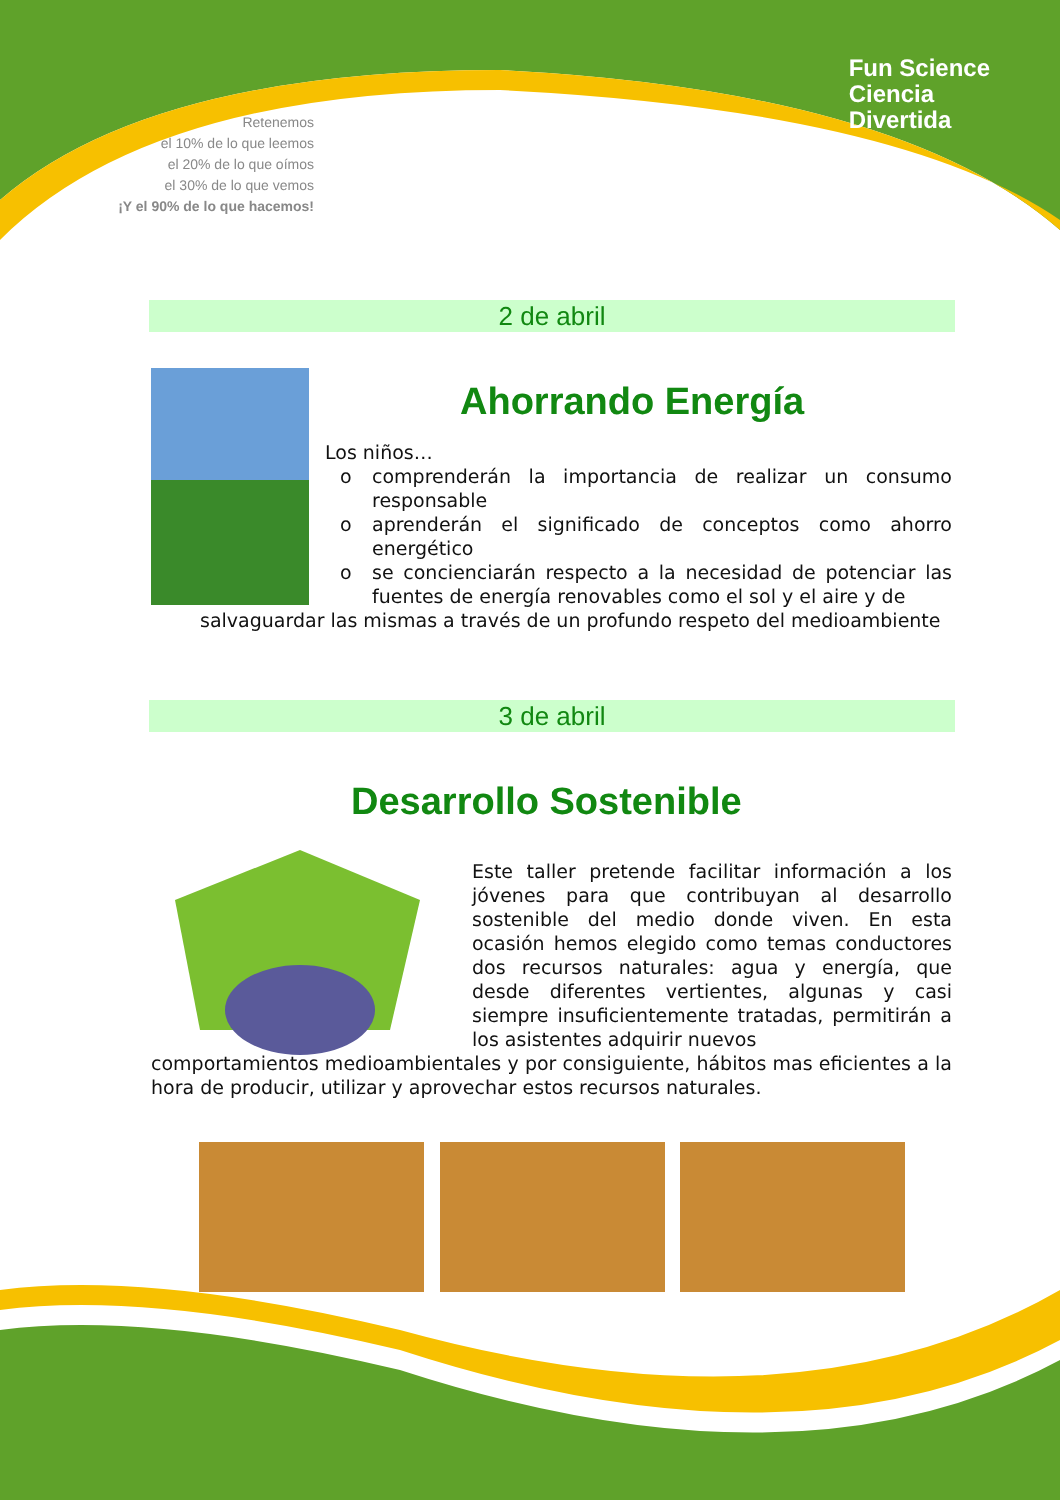Retenemos
el 10% de lo que leemos
el 20% de lo que oímos
el 30% de lo que vemos
¡Y el 90% de lo que hacemos!
Fun Science
Ciencia
Divertida
2 de abril
Ahorrando Energía
Los niños…
o comprenderán la importancia de realizar un consumo responsable
o aprenderán el significado de conceptos como ahorro energético
o se concienciarán respecto a la necesidad de potenciar las fuentes de energía renovables como el sol y el aire y de
salvaguardar las mismas a través de un profundo respeto del medioambiente
3 de abril
Desarrollo Sostenible
Este taller pretende facilitar información a los jóvenes para que contribuyan al desarrollo sostenible del medio donde viven. En esta ocasión hemos elegido como temas conductores dos recursos naturales: agua y energía, que desde diferentes vertientes, algunas y casi siempre insuficientemente tratadas, permitirán a los asistentes adquirir nuevos
comportamientos medioambientales y por consiguiente, hábitos mas eficientes a la hora de producir, utilizar y aprovechar estos recursos naturales.